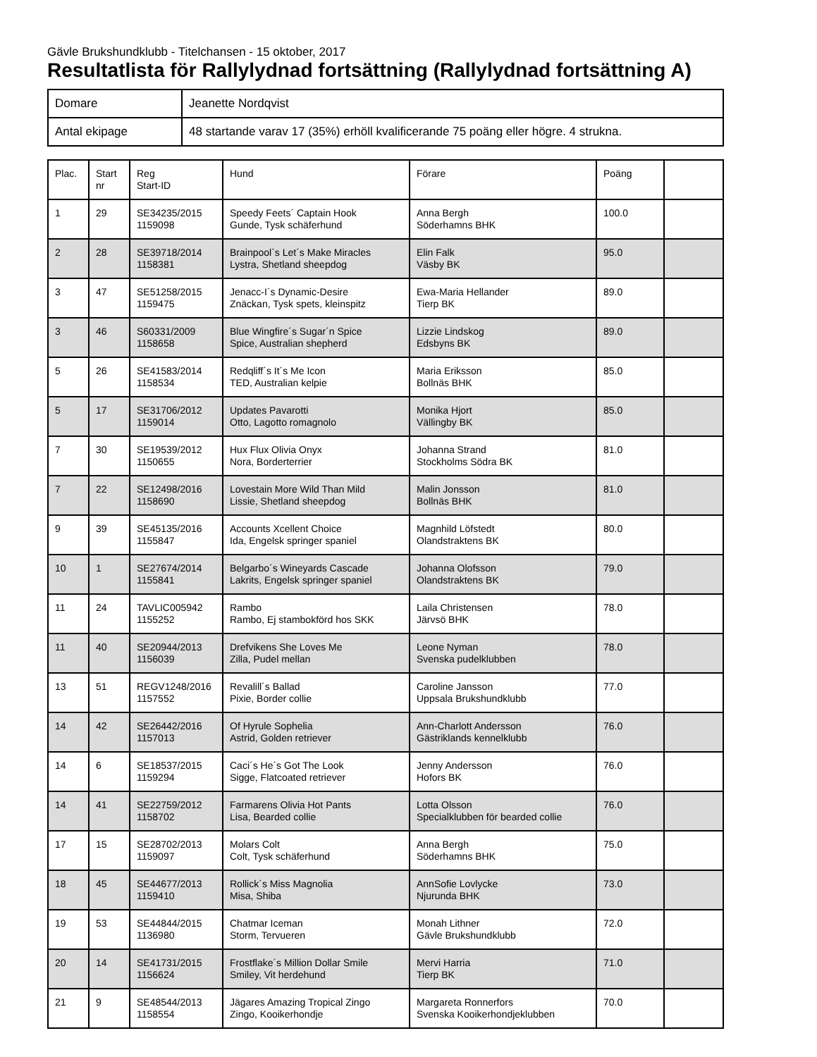Gävle Brukshundklubb - Titelchansen - 15 oktober, 2017
Resultatlista för Rallylydnad fortsättning (Rallylydnad fortsättning A)
| Domare | Jeanette Nordqvist |
| Antal ekipage | 48 startande varav 17 (35%) erhöll kvalificerande 75 poäng eller högre. 4 strukna. |
| Plac. | Start nr | Reg Start-ID | Hund | Förare | Poäng | |
| 1 | 29 | SE34235/2015 1159098 | Speedy Feets´ Captain Hook Gunde, Tysk schäferhund | Anna Bergh Söderhamns BHK | 100.0 | |
| 2 | 28 | SE39718/2014 1158381 | Brainpool´s Let´s Make Miracles Lystra, Shetland sheepdog | Elin Falk Väsby BK | 95.0 | |
| 3 | 47 | SE51258/2015 1159475 | Jenacc-I´s Dynamic-Desire Znäckan, Tysk spets, kleinspitz | Ewa-Maria Hellander Tierp BK | 89.0 | |
| 3 | 46 | S60331/2009 1158658 | Blue Wingfire´s Sugar´n Spice Spice, Australian shepherd | Lizzie Lindskog Edsbyns BK | 89.0 | |
| 5 | 26 | SE41583/2014 1158534 | Redqliff´s It´s Me Icon TED, Australian kelpie | Maria Eriksson Bollnäs BHK | 85.0 | |
| 5 | 17 | SE31706/2012 1159014 | Updates Pavarotti Otto, Lagotto romagnolo | Monika Hjort Vällingby BK | 85.0 | |
| 7 | 30 | SE19539/2012 1150655 | Hux Flux Olivia Onyx Nora, Borderterrier | Johanna Strand Stockholms Södra BK | 81.0 | |
| 7 | 22 | SE12498/2016 1158690 | Lovestain More Wild Than Mild Lissie, Shetland sheepdog | Malin Jonsson Bollnäs BHK | 81.0 | |
| 9 | 39 | SE45135/2016 1155847 | Accounts Xcellent Choice Ida, Engelsk springer spaniel | Magnhild Löfstedt Olandstraktens BK | 80.0 | |
| 10 | 1 | SE27674/2014 1155841 | Belgarbo´s Wineyards Cascade Lakrits, Engelsk springer spaniel | Johanna Olofsson Olandstraktens BK | 79.0 | |
| 11 | 24 | TAVLIC005942 1155252 | Rambo Rambo, Ej stambokförd hos SKK | Laila Christensen Järvsö BHK | 78.0 | |
| 11 | 40 | SE20944/2013 1156039 | Drefvikens She Loves Me Zilla, Pudel mellan | Leone Nyman Svenska pudelklubben | 78.0 | |
| 13 | 51 | REGV1248/2016 1157552 | Revalill´s Ballad Pixie, Border collie | Caroline Jansson Uppsala Brukshundklubb | 77.0 | |
| 14 | 42 | SE26442/2016 1157013 | Of Hyrule Sophelia Astrid, Golden retriever | Ann-Charlott Andersson Gästriklands kennelklubb | 76.0 | |
| 14 | 6 | SE18537/2015 1159294 | Caci´s He´s Got The Look Sigge, Flatcoated retriever | Jenny Andersson Hofors BK | 76.0 | |
| 14 | 41 | SE22759/2012 1158702 | Farmarens Olivia Hot Pants Lisa, Bearded collie | Lotta Olsson Specialklubben för bearded collie | 76.0 | |
| 17 | 15 | SE28702/2013 1159097 | Molars Colt Colt, Tysk schäferhund | Anna Bergh Söderhamns BHK | 75.0 | |
| 18 | 45 | SE44677/2013 1159410 | Rollick´s Miss Magnolia Misa, Shiba | AnnSofie Lovlycke Njurunda BHK | 73.0 | |
| 19 | 53 | SE44844/2015 1136980 | Chatmar Iceman Storm, Tervueren | Monah Lithner Gävle Brukshundklubb | 72.0 | |
| 20 | 14 | SE41731/2015 1156624 | Frostflake´s Million Dollar Smile Smiley, Vit herdehund | Mervi Harria Tierp BK | 71.0 | |
| 21 | 9 | SE48544/2013 1158554 | Jägares Amazing Tropical Zingo Zingo, Kooikerhondje | Margareta Ronnerfors Svenska Kooikerhondjeklubben | 70.0 | |